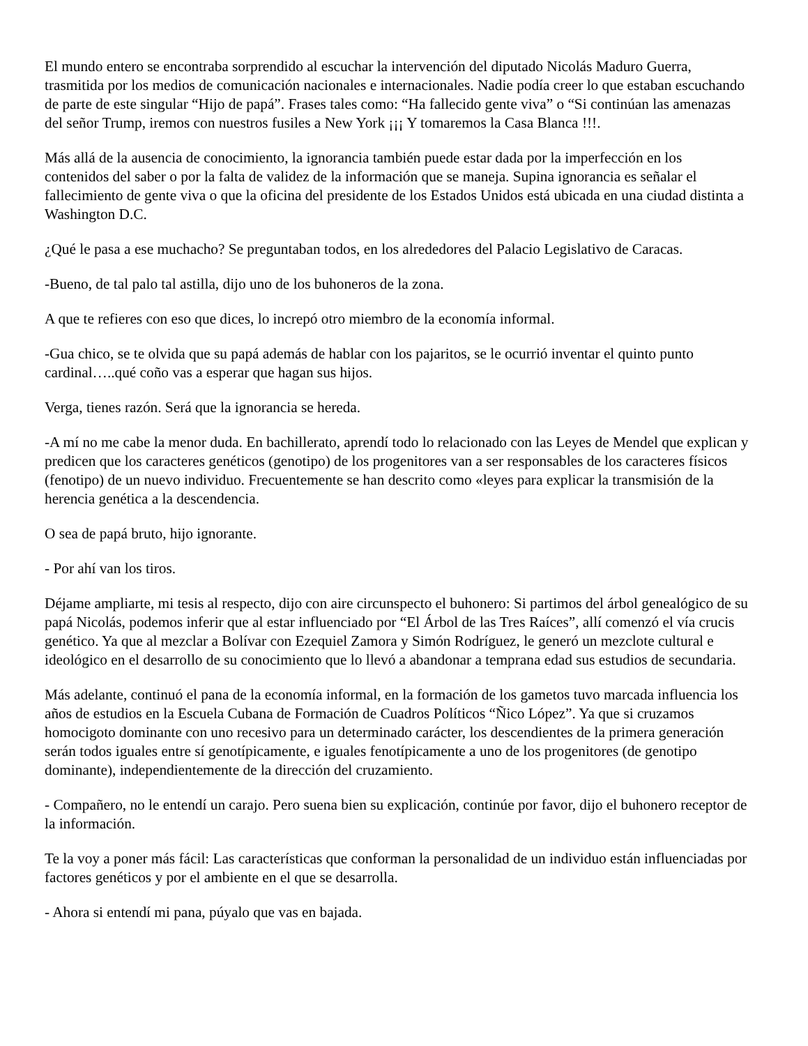El mundo entero se encontraba sorprendido al escuchar la intervención del diputado Nicolás Maduro Guerra, trasmitida por los medios de comunicación nacionales e internacionales. Nadie podía creer lo que estaban escuchando de parte de este singular “Hijo de papá”. Frases tales como: “Ha fallecido gente viva” o “Si continúan las amenazas del señor Trump, iremos con nuestros fusiles a New York ¡¡¡ Y tomaremos la Casa Blanca !!!.
Más allá de la ausencia de conocimiento, la ignorancia también puede estar dada por la imperfección en los contenidos del saber o por la falta de validez de la información que se maneja. Supina ignorancia es señalar el fallecimiento de gente viva o que la oficina del presidente de los Estados Unidos está ubicada en una ciudad distinta a Washington D.C.
¿Qué le pasa a ese muchacho? Se preguntaban todos, en los alrededores del Palacio Legislativo de Caracas.
-Bueno, de tal palo tal astilla, dijo uno de los buhoneros de la zona.
A que te refieres con eso que dices, lo increpó otro miembro de la economía informal.
-Gua chico, se te olvida que su papá además de hablar con los pajaritos, se le ocurrió inventar el quinto punto cardinal…..qué coño vas a esperar que hagan sus hijos.
Verga, tienes razón. Será que la ignorancia se hereda.
-A mí no me cabe la menor duda. En bachillerato, aprendí todo lo relacionado con las Leyes de Mendel que explican y predicen que los caracteres genéticos (genotipo) de los progenitores van a ser responsables de los caracteres físicos (fenotipo) de un nuevo individuo. Frecuentemente se han descrito como «leyes para explicar la transmisión de la herencia genética a la descendencia.
O sea de papá bruto, hijo ignorante.
- Por ahí van los tiros.
Déjame ampliarte, mi tesis al respecto, dijo con aire circunspecto el buhonero: Si partimos del árbol genealógico de su papá Nicolás, podemos inferir que al estar influenciado por “El Árbol de las Tres Raíces”, allí comenzó el vía crucis genético. Ya que al mezclar a Bolívar con Ezequiel Zamora y Simón Rodríguez, le generó un mezclote cultural e ideológico en el desarrollo de su conocimiento que lo llevó a abandonar a temprana edad sus estudios de secundaria.
Más adelante, continuó el pana de la economía informal, en la formación de los gametos tuvo marcada influencia los años de estudios en la Escuela Cubana de Formación de Cuadros Políticos “Ñico López”. Ya que si cruzamos homocigoto dominante con uno recesivo para un determinado carácter, los descendientes de la primera generación serán todos iguales entre sí genotípicamente, e iguales fenotípicamente a uno de los progenitores (de genotipo dominante), independientemente de la dirección del cruzamiento.
- Compañero, no le entendí un carajo. Pero suena bien su explicación, continúe por favor, dijo el buhonero receptor de la información.
Te la voy a poner más fácil: Las características que conforman la personalidad de un individuo están influenciadas por factores genéticos y por el ambiente en el que se desarrolla.
- Ahora si entendí mi pana, púyalo que vas en bajada.